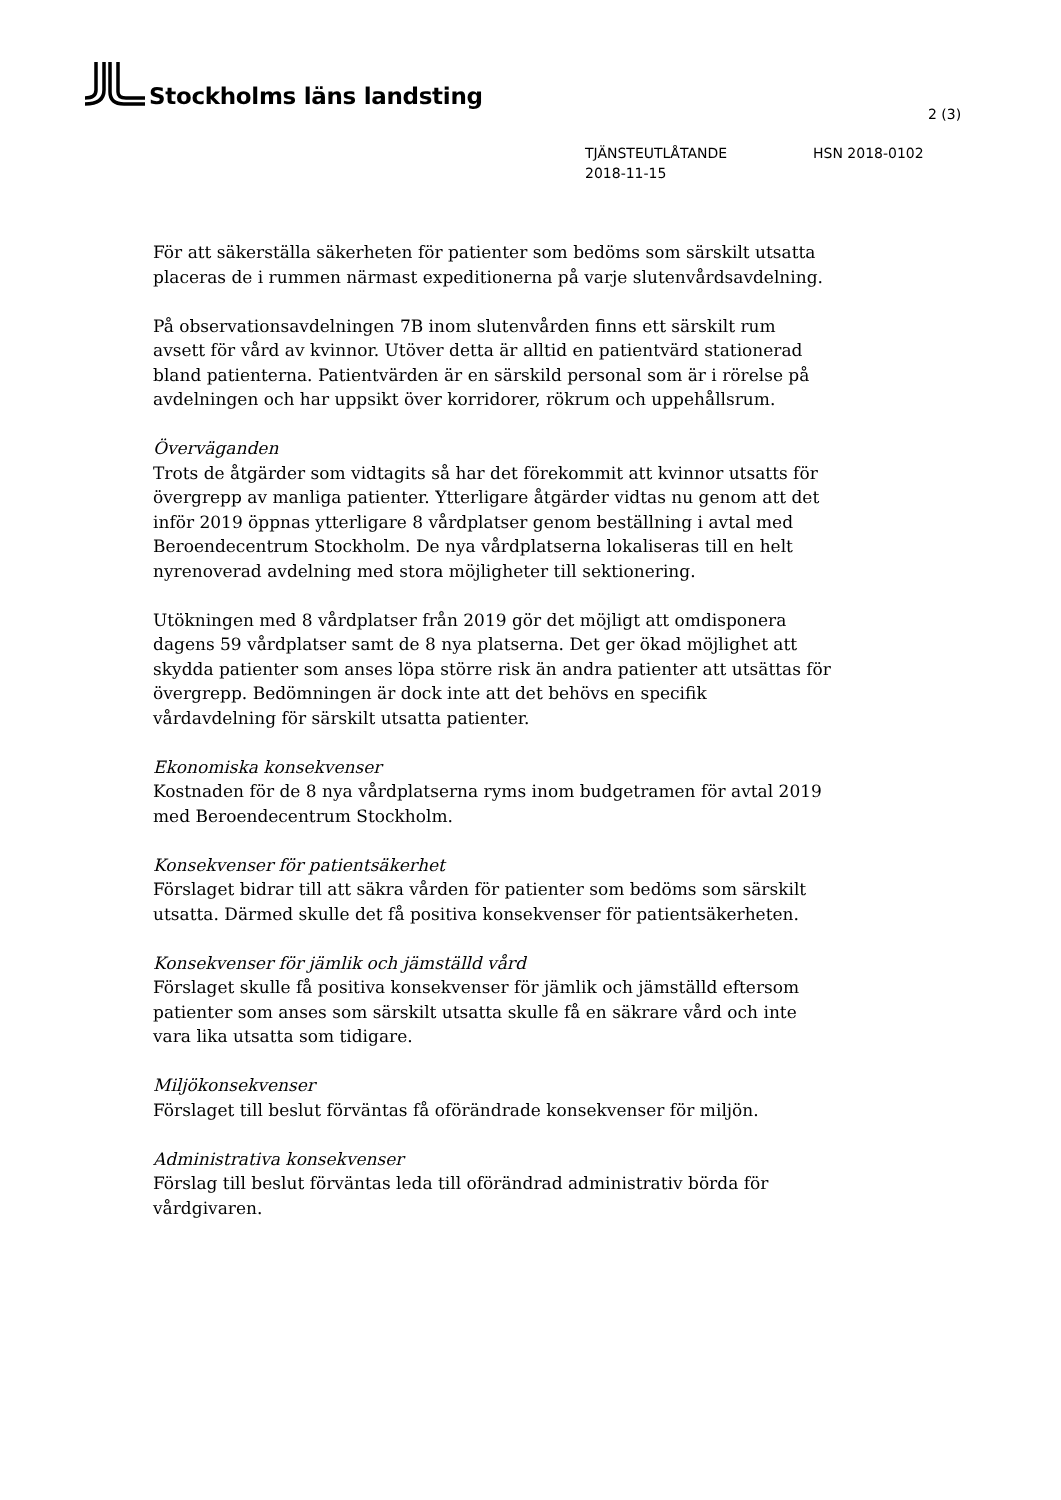Stockholms läns landsting
2 (3)
TJÄNSTEUTLÅTANDE HSN 2018-0102
2018-11-15
För att säkerställa säkerheten för patienter som bedöms som särskilt utsatta placeras de i rummen närmast expeditionerna på varje slutenvårdsavdelning.
På observationsavdelningen 7B inom slutenvården finns ett särskilt rum avsett för vård av kvinnor. Utöver detta är alltid en patientvärd stationerad bland patienterna. Patientvärden är en särskild personal som är i rörelse på avdelningen och har uppsikt över korridorer, rökrum och uppehållsrum.
Överväganden
Trots de åtgärder som vidtagits så har det förekommit att kvinnor utsatts för övergrepp av manliga patienter. Ytterligare åtgärder vidtas nu genom att det inför 2019 öppnas ytterligare 8 vårdplatser genom beställning i avtal med Beroendecentrum Stockholm. De nya vårdplatserna lokaliseras till en helt nyrenoverad avdelning med stora möjligheter till sektionering.
Utökningen med 8 vårdplatser från 2019 gör det möjligt att omdisponera dagens 59 vårdplatser samt de 8 nya platserna. Det ger ökad möjlighet att skydda patienter som anses löpa större risk än andra patienter att utsättas för övergrepp. Bedömningen är dock inte att det behövs en specifik vårdavdelning för särskilt utsatta patienter.
Ekonomiska konsekvenser
Kostnaden för de 8 nya vårdplatserna ryms inom budgetramen för avtal 2019 med Beroendecentrum Stockholm.
Konsekvenser för patientsäkerhet
Förslaget bidrar till att säkra vården för patienter som bedöms som särskilt utsatta. Därmed skulle det få positiva konsekvenser för patientsäkerheten.
Konsekvenser för jämlik och jämställd vård
Förslaget skulle få positiva konsekvenser för jämlik och jämställd eftersom patienter som anses som särskilt utsatta skulle få en säkrare vård och inte vara lika utsatta som tidigare.
Miljökonsekvenser
Förslaget till beslut förväntas få oförändrade konsekvenser för miljön.
Administrativa konsekvenser
Förslag till beslut förväntas leda till oförändrad administrativ börda för vårdgivaren.